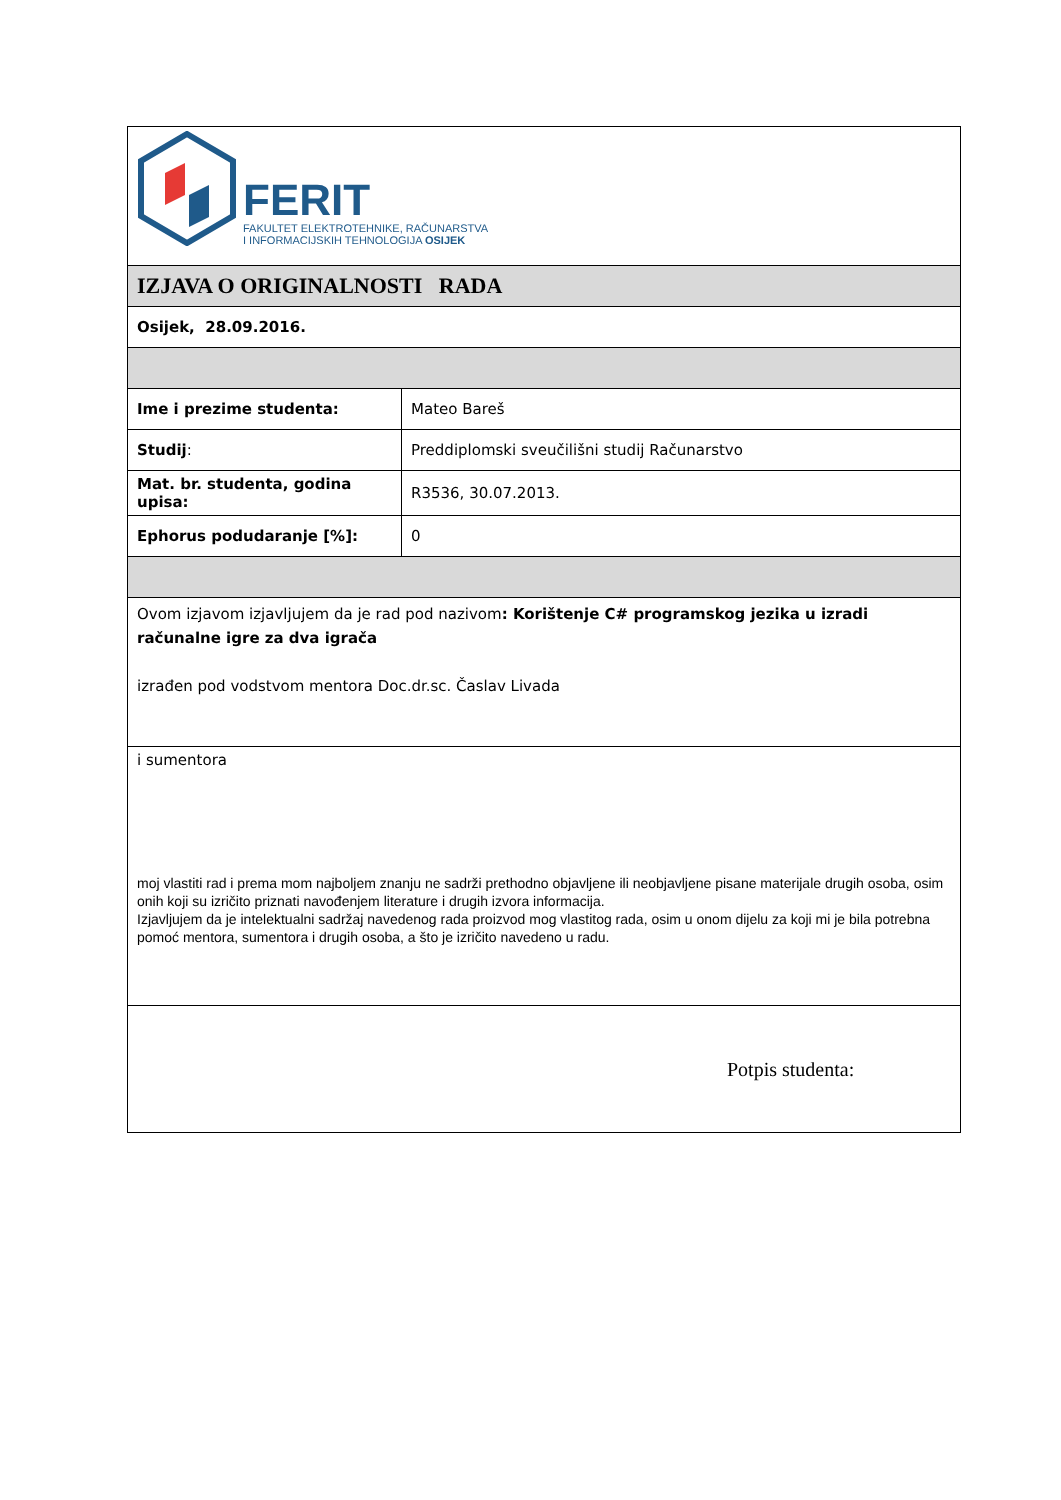| FERIT FAKULTET ELEKTROTEHNIKE, RAČUNARSTVA I INFORMACIJSKIH TEHNOLOGIJA OSIJEK | |
| IZJAVA O ORIGINALNOSTI RADA | |
| Osijek, 28.09.2016. | |
| Ime i prezime studenta: | Mateo Bareš |
| Studij : | Preddiplomski sveučilišni studij Računarstvo |
| Mat. br. studenta, godina upisa: | R3536, 30.07.2013. |
| Ephorus podudaranje [%]: | 0 |
| Ovom izjavom izjavljujem da je rad pod nazivom : Korištenje C# programskog jezika u izradi računalne igre za dva igrača izrađen pod vodstvom mentora Doc.dr.sc. Časlav Livada | |
| i sumentora moj vlastiti rad i prema mom najboljem znanju ne sadrži prethodno objavljene ili neobjavljene pisane materijale drugih osoba, osim onih koji su izričito priznati navođenjem literature i drugih izvora informacija. Izjavljujem da je intelektualni sadržaj navedenog rada proizvod mog vlastitog rada, osim u onom dijelu za koji mi je bila potrebna pomoć mentora, sumentora i drugih osoba, a što je izričito navedeno u radu. | |
| Potpis studenta: | |